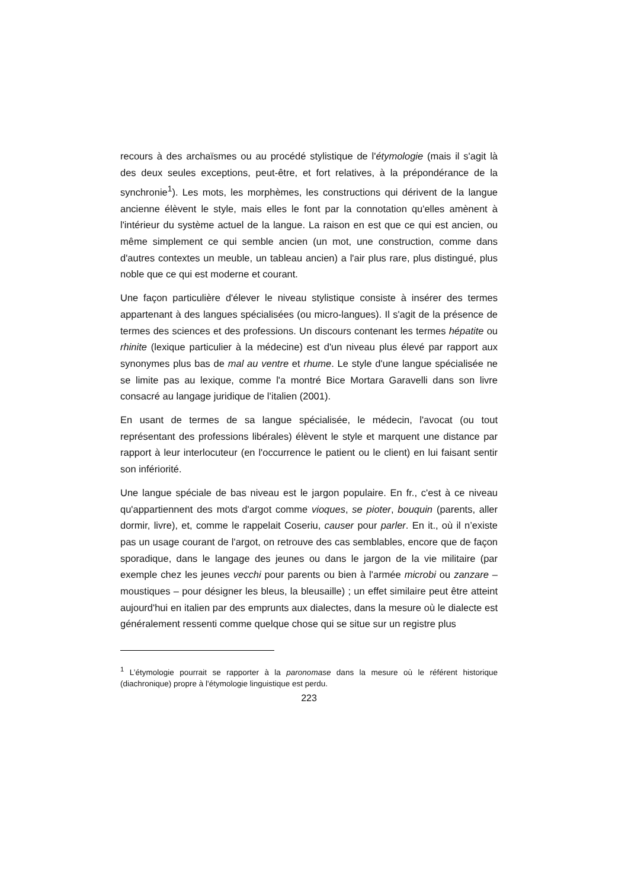recours à des archaïsmes ou au procédé stylistique de l'étymologie (mais il s'agit là des deux seules exceptions, peut-être, et fort relatives, à la prépondérance de la synchronie<sup>1</sup>). Les mots, les morphèmes, les constructions qui dérivent de la langue ancienne élèvent le style, mais elles le font par la connotation qu'elles amènent à l'intérieur du système actuel de la langue. La raison en est que ce qui est ancien, ou même simplement ce qui semble ancien (un mot, une construction, comme dans d'autres contextes un meuble, un tableau ancien) a l'air plus rare, plus distingué, plus noble que ce qui est moderne et courant.
Une façon particulière d'élever le niveau stylistique consiste à insérer des termes appartenant à des langues spécialisées (ou micro-langues). Il s'agit de la présence de termes des sciences et des professions. Un discours contenant les termes hépatite ou rhinite (lexique particulier à la médecine) est d'un niveau plus élevé par rapport aux synonymes plus bas de mal au ventre et rhume. Le style d'une langue spécialisée ne se limite pas au lexique, comme l'a montré Bice Mortara Garavelli dans son livre consacré au langage juridique de l’italien (2001).
En usant de termes de sa langue spécialisée, le médecin, l'avocat (ou tout représentant des professions libérales) élèvent le style et marquent une distance par rapport à leur interlocuteur (en l'occurrence le patient ou le client) en lui faisant sentir son infériorité.
Une langue spéciale de bas niveau est le jargon populaire. En fr., c'est à ce niveau qu'appartiennent des mots d'argot comme vioques, se pioter, bouquin (parents, aller dormir, livre), et, comme le rappelait Coseriu, causer pour parler. En it., où il n’existe pas un usage courant de l'argot, on retrouve des cas semblables, encore que de façon sporadique, dans le langage des jeunes ou dans le jargon de la vie militaire (par exemple chez les jeunes vecchi pour parents ou bien à l'armée microbi ou zanzare – moustiques – pour désigner les bleus, la bleusaille) ; un effet similaire peut être atteint aujourd'hui en italien par des emprunts aux dialectes, dans la mesure où le dialecte est généralement ressenti comme quelque chose qui se situe sur un registre plus
<sup>1</sup> L’étymologie pourrait se rapporter à la paronomase dans la mesure où le référent historique (diachronique) propre à l'étymologie linguistique est perdu.
223